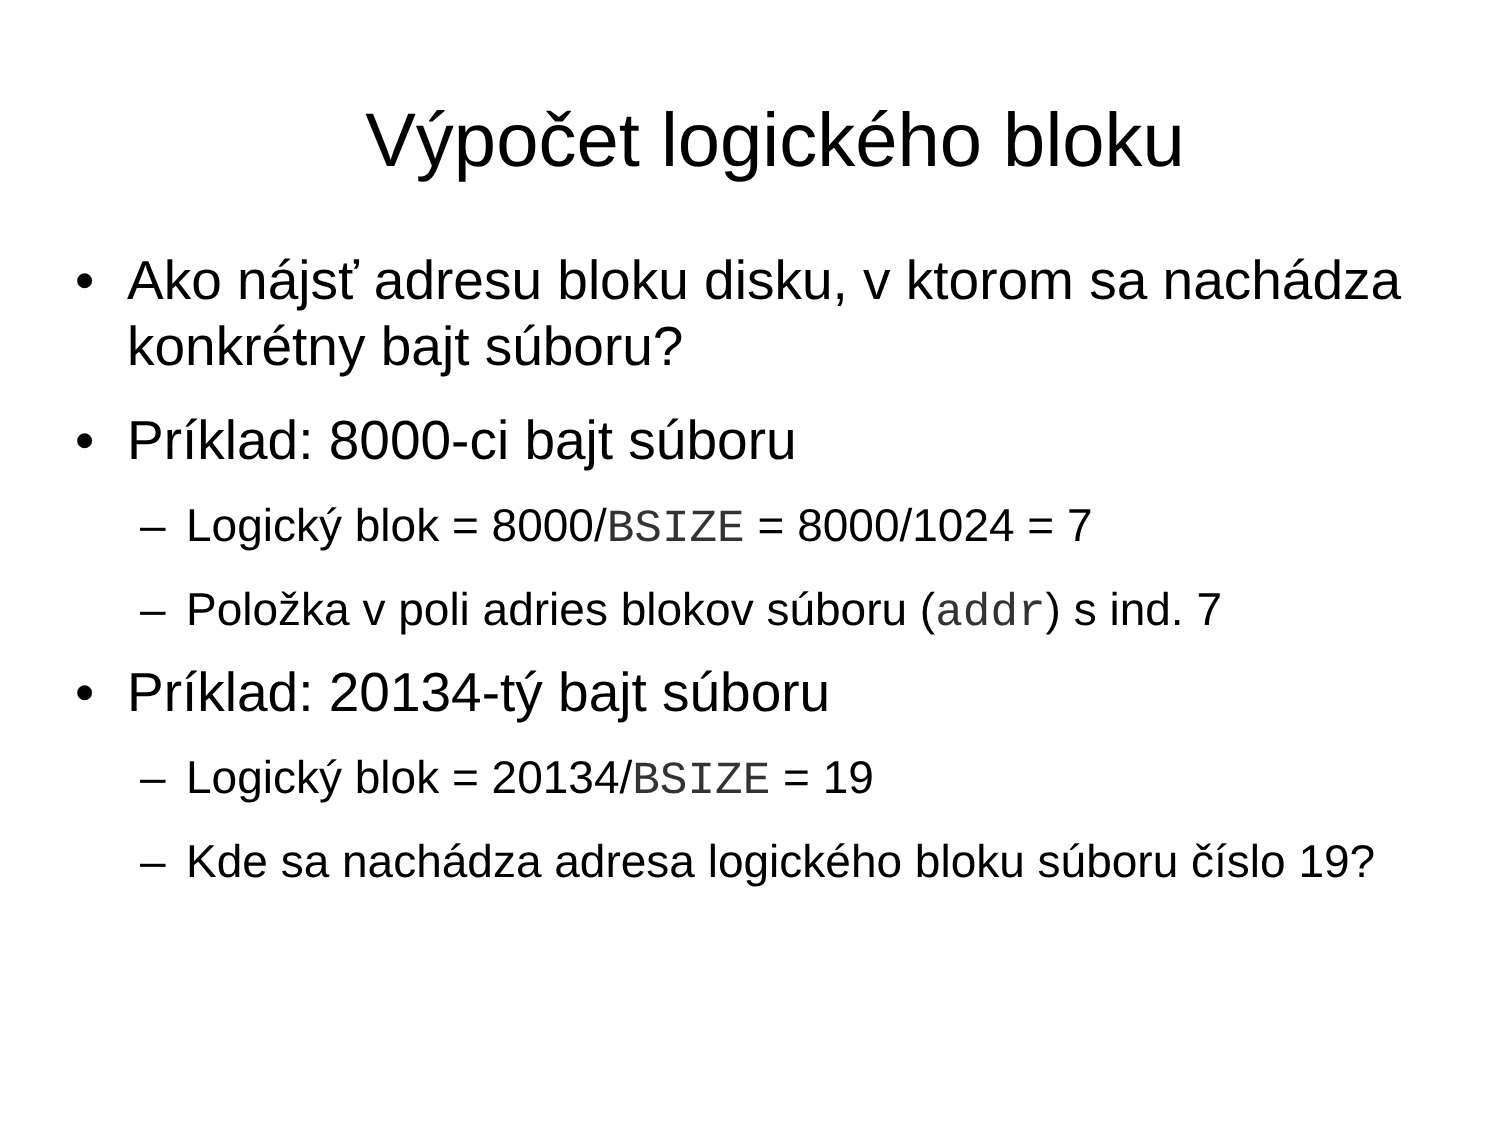Výpočet logického bloku
• Ako nájsť adresu bloku disku, v ktorom sa nachádza konkrétny bajt súboru?
• Príklad: 8000-ci bajt súboru
– Logický blok = 8000/BSIZE = 8000/1024 = 7
– Položka v poli adries blokov súboru (addr) s ind. 7
• Príklad: 20134-tý bajt súboru
– Logický blok = 20134/BSIZE = 19
– Kde sa nachádza adresa logického bloku súboru číslo 19?